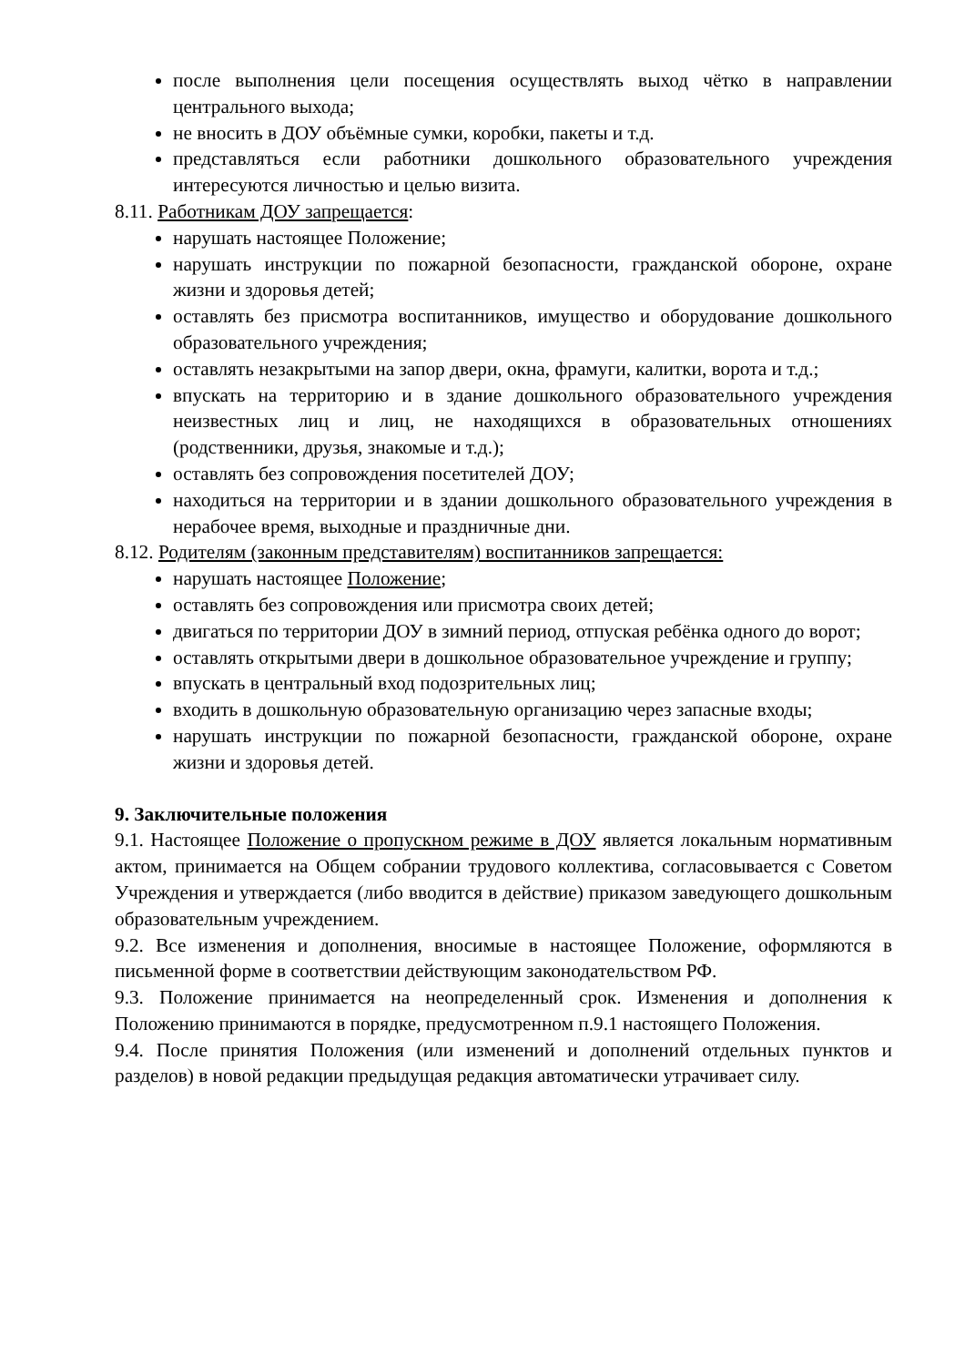после выполнения цели посещения осуществлять выход чётко в направлении центрального выхода;
не вносить в ДОУ объёмные сумки, коробки, пакеты и т.д.
представляться если работники дошкольного образовательного учреждения интересуются личностью и целью визита.
8.11. Работникам ДОУ запрещается:
нарушать настоящее Положение;
нарушать инструкции по пожарной безопасности, гражданской обороне, охране жизни и здоровья детей;
оставлять без присмотра воспитанников, имущество и оборудование дошкольного образовательного учреждения;
оставлять незакрытыми на запор двери, окна, фрамуги, калитки, ворота и т.д.;
впускать на территорию и в здание дошкольного образовательного учреждения неизвестных лиц и лиц, не находящихся в образовательных отношениях (родственники, друзья, знакомые и т.д.);
оставлять без сопровождения посетителей ДОУ;
находиться на территории и в здании дошкольного образовательного учреждения в нерабочее время, выходные и праздничные дни.
8.12. Родителям (законным представителям) воспитанников запрещается:
нарушать настоящее Положение;
оставлять без сопровождения или присмотра своих детей;
двигаться по территории ДОУ в зимний период, отпуская ребёнка одного до ворот;
оставлять открытыми двери в дошкольное образовательное учреждение и группу;
впускать в центральный вход подозрительных лиц;
входить в дошкольную образовательную организацию через запасные входы;
нарушать инструкции по пожарной безопасности, гражданской обороне, охране жизни и здоровья детей.
9. Заключительные положения
9.1. Настоящее Положение о пропускном режиме в ДОУ является локальным нормативным актом, принимается на Общем собрании трудового коллектива, согласовывается с Советом Учреждения и утверждается (либо вводится в действие) приказом заведующего дошкольным образовательным учреждением.
9.2. Все изменения и дополнения, вносимые в настоящее Положение, оформляются в письменной форме в соответствии действующим законодательством РФ.
9.3. Положение принимается на неопределенный срок. Изменения и дополнения к Положению принимаются в порядке, предусмотренном п.9.1 настоящего Положения.
9.4. После принятия Положения (или изменений и дополнений отдельных пунктов и разделов) в новой редакции предыдущая редакция автоматически утрачивает силу.